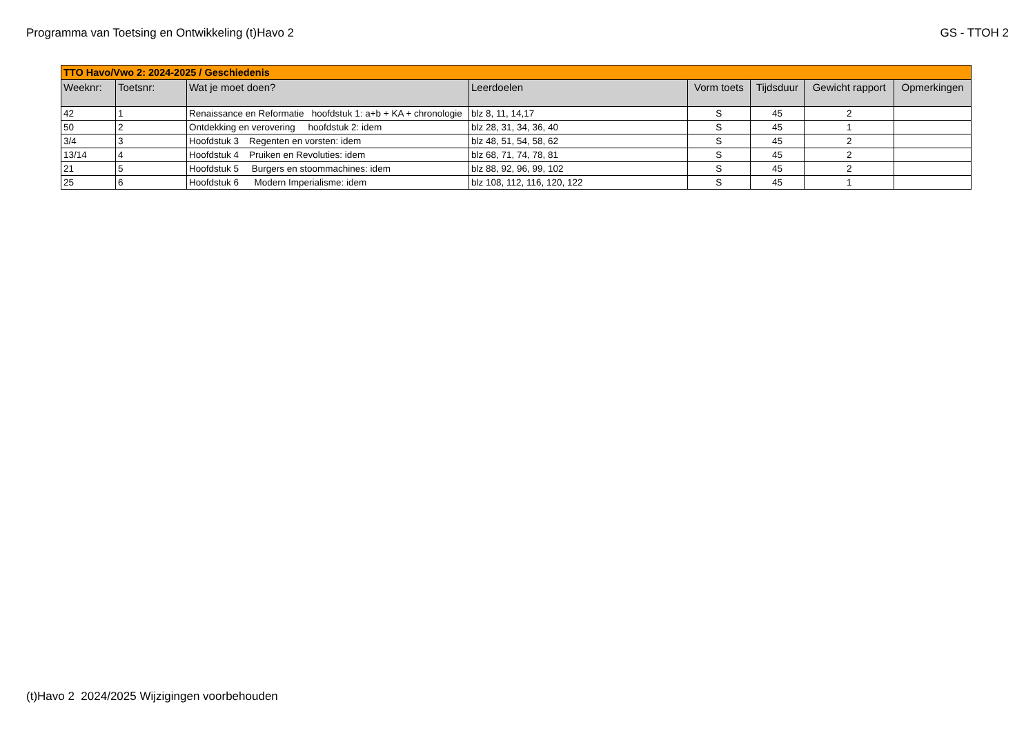Programma van Toetsing en Ontwikkeling (t)Havo 2 GS - TTOH 2
| TTO Havo/Vwo 2: 2024-2025 / Geschiedenis | | | | | | | |
| --- | --- | --- | --- | --- | --- | --- | --- |
| Weeknr: | Toetsnr: | Wat je moet doen? | Leerdoelen | Vorm toets | Tijdsduur | Gewicht rapport | Opmerkingen |
| 42 | 1 | Renaissance en Reformatie hoofdstuk 1: a+b + KA + chronologie | blz 8, 11, 14,17 | S | 45 | 2 | |
| 50 | 2 | Ontdekking en verovering hoofdstuk 2: idem | blz 28, 31, 34, 36, 40 | S | 45 | 1 | |
| 3/4 | 3 | Hoofdstuk 3 Regenten en vorsten: idem | blz 48, 51, 54, 58, 62 | S | 45 | 2 | |
| 13/14 | 4 | Hoofdstuk 4 Pruiken en Revoluties: idem | blz 68, 71, 74, 78, 81 | S | 45 | 2 | |
| 21 | 5 | Hoofdstuk 5 Burgers en stoommachines: idem | blz 88, 92, 96, 99, 102 | S | 45 | 2 | |
| 25 | 6 | Hoofdstuk 6 Modern Imperialisme: idem | blz 108, 112, 116, 120, 122 | S | 45 | 1 | |
(t)Havo 2 2024/2025 Wijzigingen voorbehouden